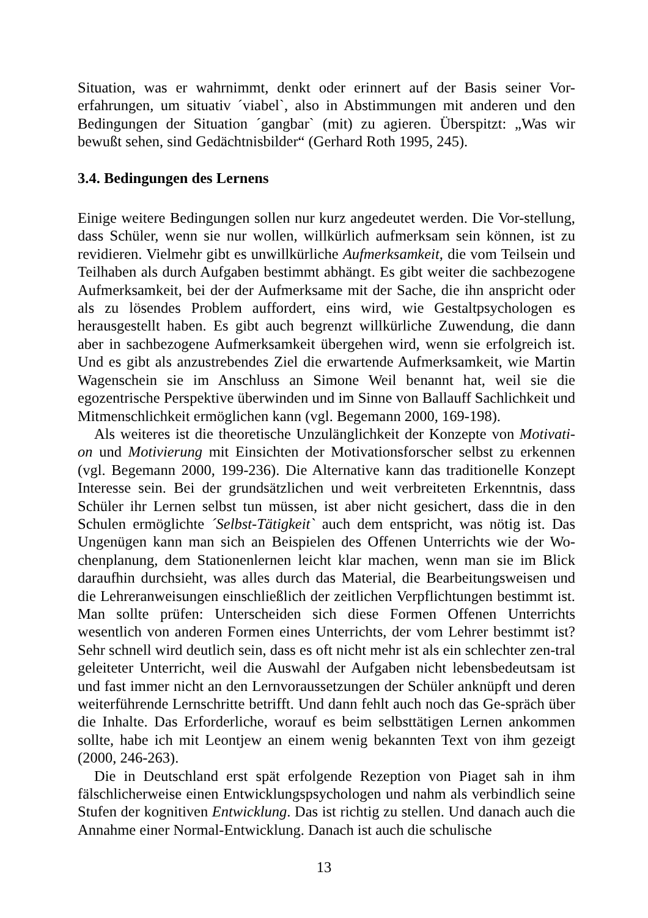Situation, was er wahrnimmt, denkt oder erinnert auf der Basis seiner Vor-erfahrungen, um situativ ´viabel`, also in Abstimmungen mit anderen und den Bedingungen der Situation ´gangbar` (mit) zu agieren. Überspitzt: „Was wir bewußt sehen, sind Gedächtnisbilder“ (Gerhard Roth 1995, 245).
3.4. Bedingungen des Lernens
Einige weitere Bedingungen sollen nur kurz angedeutet werden. Die Vor-stellung, dass Schüler, wenn sie nur wollen, willkürlich aufmerksam sein können, ist zu revidieren. Vielmehr gibt es unwillkürliche Aufmerksamkeit, die vom Teilsein und Teilhaben als durch Aufgaben bestimmt abhängt. Es gibt weiter die sachbezogene Aufmerksamkeit, bei der der Aufmerksame mit der Sache, die ihn anspricht oder als zu lösendes Problem auffordert, eins wird, wie Gestaltpsychologen es herausgestellt haben. Es gibt auch begrenzt willkürliche Zuwendung, die dann aber in sachbezogene Aufmerksamkeit übergehen wird, wenn sie erfolgreich ist. Und es gibt als anzustrebendes Ziel die erwartende Aufmerksamkeit, wie Martin Wagenschein sie im Anschluss an Simone Weil benannt hat, weil sie die egozentrische Perspektive überwinden und im Sinne von Ballauff Sachlichkeit und Mitmenschlichkeit ermöglichen kann (vgl. Begemann 2000, 169-198).
Als weiteres ist die theoretische Unzulänglichkeit der Konzepte von Motivati-on und Motivierung mit Einsichten der Motivationsforscher selbst zu erkennen (vgl. Begemann 2000, 199-236). Die Alternative kann das traditionelle Konzept Interesse sein. Bei der grundsätzlichen und weit verbreiteten Erkenntnis, dass Schüler ihr Lernen selbst tun müssen, ist aber nicht gesichert, dass die in den Schulen ermöglichte ´Selbst-Tätigkeit` auch dem entspricht, was nötig ist. Das Ungenügen kann man sich an Beispielen des Offenen Unterrichts wie der Wo-chenplanung, dem Stationenlernen leicht klar machen, wenn man sie im Blick daraufhin durchsieht, was alles durch das Material, die Bearbeitungsweisen und die Lehreranweisungen einschließlich der zeitlichen Verpflichtungen bestimmt ist. Man sollte prüfen: Unterscheiden sich diese Formen Offenen Unterrichts wesentlich von anderen Formen eines Unterrichts, der vom Lehrer bestimmt ist? Sehr schnell wird deutlich sein, dass es oft nicht mehr ist als ein schlechter zen-tral geleiteter Unterricht, weil die Auswahl der Aufgaben nicht lebensbedeutsam ist und fast immer nicht an den Lernvoraussetzungen der Schüler anknüpft und deren weiterführende Lernschritte betrifft. Und dann fehlt auch noch das Ge-spräch über die Inhalte. Das Erforderliche, worauf es beim selbsttätigen Lernen ankommen sollte, habe ich mit Leontjew an einem wenig bekannten Text von ihm gezeigt (2000, 246-263).
Die in Deutschland erst spät erfolgende Rezeption von Piaget sah in ihm fälschlicherweise einen Entwicklungspsychologen und nahm als verbindlich seine Stufen der kognitiven Entwicklung. Das ist richtig zu stellen. Und danach auch die Annahme einer Normal-Entwicklung. Danach ist auch die schulische
13